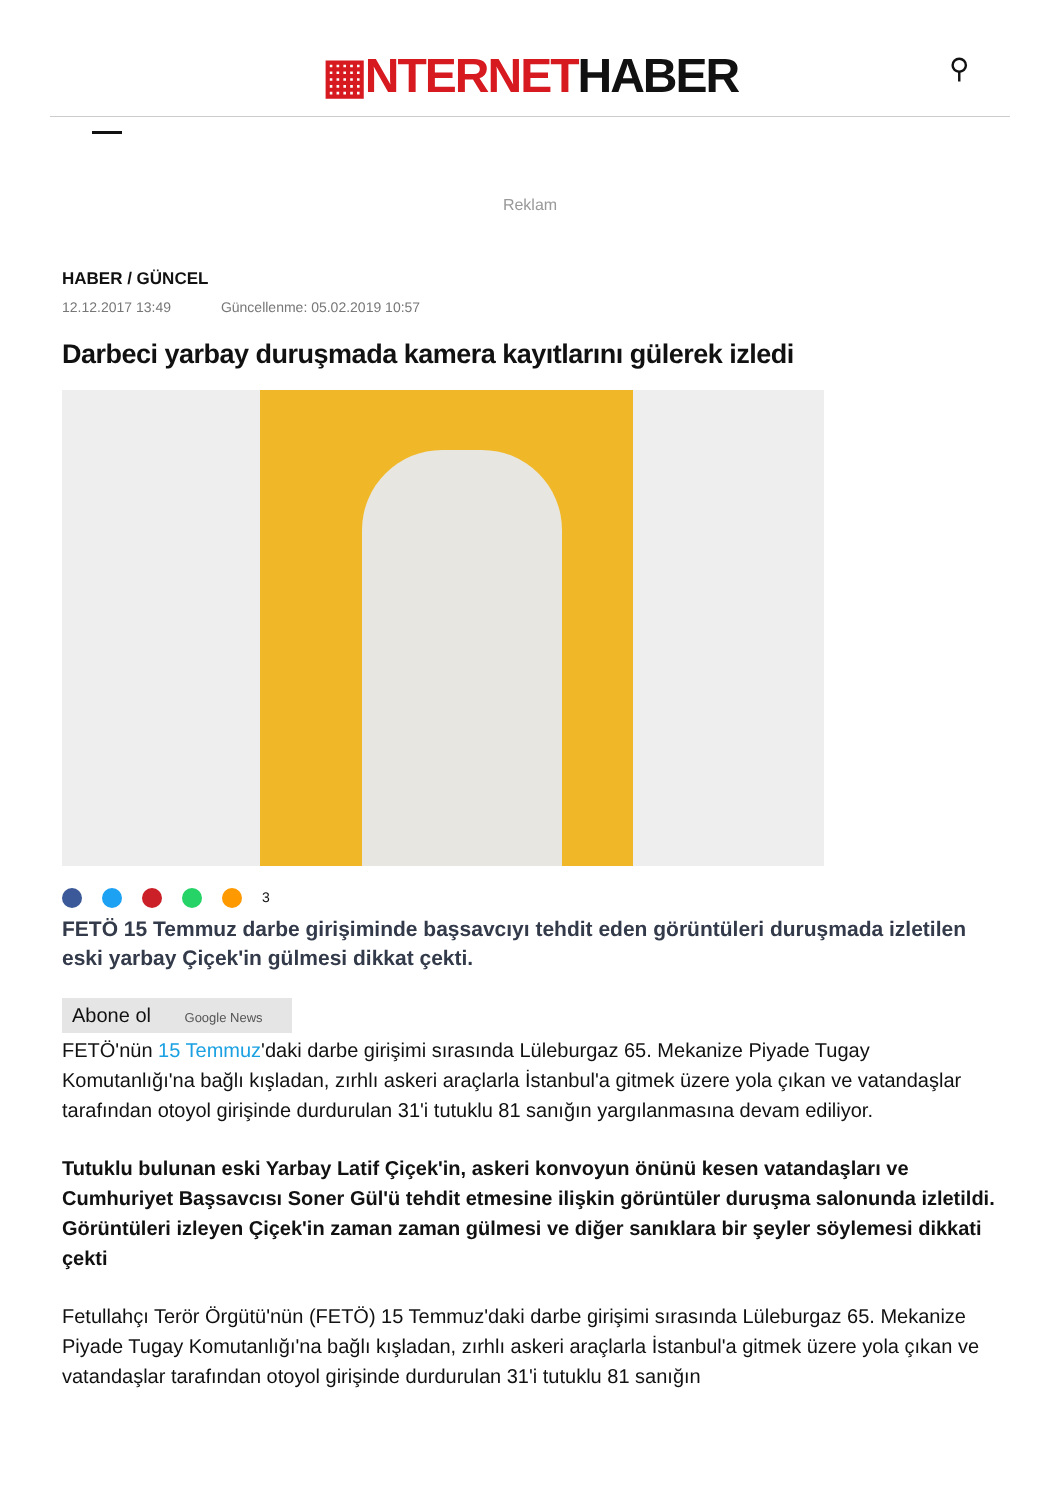▦NTERNETHABER
⚲
Reklam
HABER / GÜNCEL
12.12.2017 13:49 Güncellenme: 05.02.2019 10:57
Darbeci yarbay duruşmada kamera kayıtlarını gülerek izledi
3
FETÖ 15 Temmuz darbe girişiminde başsavcıyı tehdit eden görüntüleri duruşmada izletilen eski yarbay Çiçek'in gülmesi dikkat çekti.
Abone ol Google News
FETÖ'nün 15 Temmuz'daki darbe girişimi sırasında Lüleburgaz 65. Mekanize Piyade Tugay Komutanlığı'na bağlı kışladan, zırhlı askeri araçlarla İstanbul'a gitmek üzere yola çıkan ve vatandaşlar tarafından otoyol girişinde durdurulan 31'i tutuklu 81 sanığın yargılanmasına devam ediliyor.
Tutuklu bulunan eski Yarbay Latif Çiçek'in, askeri konvoyun önünü kesen vatandaşları ve Cumhuriyet Başsavcısı Soner Gül'ü tehdit etmesine ilişkin görüntüler duruşma salonunda izletildi. Görüntüleri izleyen Çiçek'in zaman zaman gülmesi ve diğer sanıklara bir şeyler söylemesi dikkati çekti
Fetullahçı Terör Örgütü'nün (FETÖ) 15 Temmuz'daki darbe girişimi sırasında Lüleburgaz 65. Mekanize Piyade Tugay Komutanlığı'na bağlı kışladan, zırhlı askeri araçlarla İstanbul'a gitmek üzere yola çıkan ve vatandaşlar tarafından otoyol girişinde durdurulan 31'i tutuklu 81 sanığın